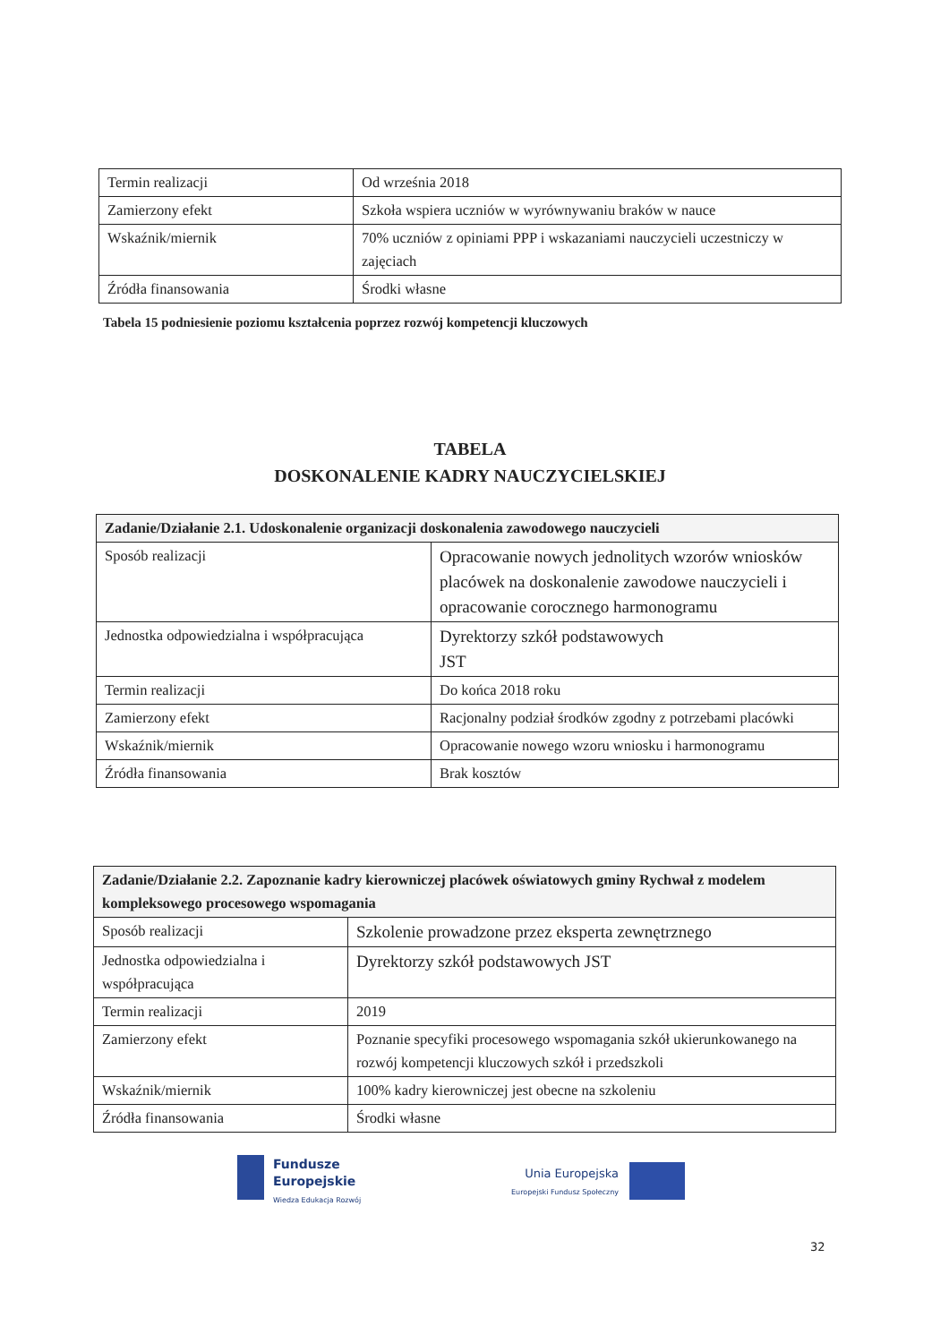| Termin realizacji | Od września 2018 |
| Zamierzony efekt | Szkoła wspiera uczniów w wyrównywaniu braków w nauce |
| Wskaźnik/miernik | 70% uczniów z opiniami PPP i wskazaniami nauczycieli uczestniczy w zajęciach |
| Źródła finansowania | Środki własne |
Tabela 15 podniesienie poziomu kształcenia poprzez rozwój kompetencji kluczowych
TABELA
DOSKONALENIE KADRY NAUCZYCIELSKIEJ
| Zadanie/Działanie 2.1. Udoskonalenie organizacji doskonalenia zawodowego nauczycieli | |
| Sposób realizacji | Opracowanie nowych jednolitych wzorów wniosków placówek na doskonalenie zawodowe nauczycieli i opracowanie corocznego harmonogramu |
| Jednostka odpowiedzialna i współpracująca | Dyrektorzy szkół podstawowych JST |
| Termin realizacji | Do końca 2018 roku |
| Zamierzony efekt | Racjonalny podział środków zgodny z potrzebami placówki |
| Wskaźnik/miernik | Opracowanie nowego wzoru wniosku i harmonogramu |
| Źródła finansowania | Brak kosztów |
| Zadanie/Działanie 2.2. Zapoznanie kadry kierowniczej placówek oświatowych gminy Rychwał z modelem kompleksowego procesowego wspomagania | |
| Sposób realizacji | Szkolenie prowadzone przez eksperta zewnętrznego |
| Jednostka odpowiedzialna i współpracująca | Dyrektorzy szkół podstawowych JST |
| Termin realizacji | 2019 |
| Zamierzony efekt | Poznanie specyfiki procesowego wspomagania szkół ukierunkowanego na rozwój kompetencji kluczowych szkół i przedszkoli |
| Wskaźnik/miernik | 100% kadry kierowniczej jest obecne na szkoleniu |
| Źródła finansowania | Środki własne |
Fundusze
Europejskie
Wiedza Edukacja Rozwój
Unia Europejska
Europejski Fundusz Społeczny
32